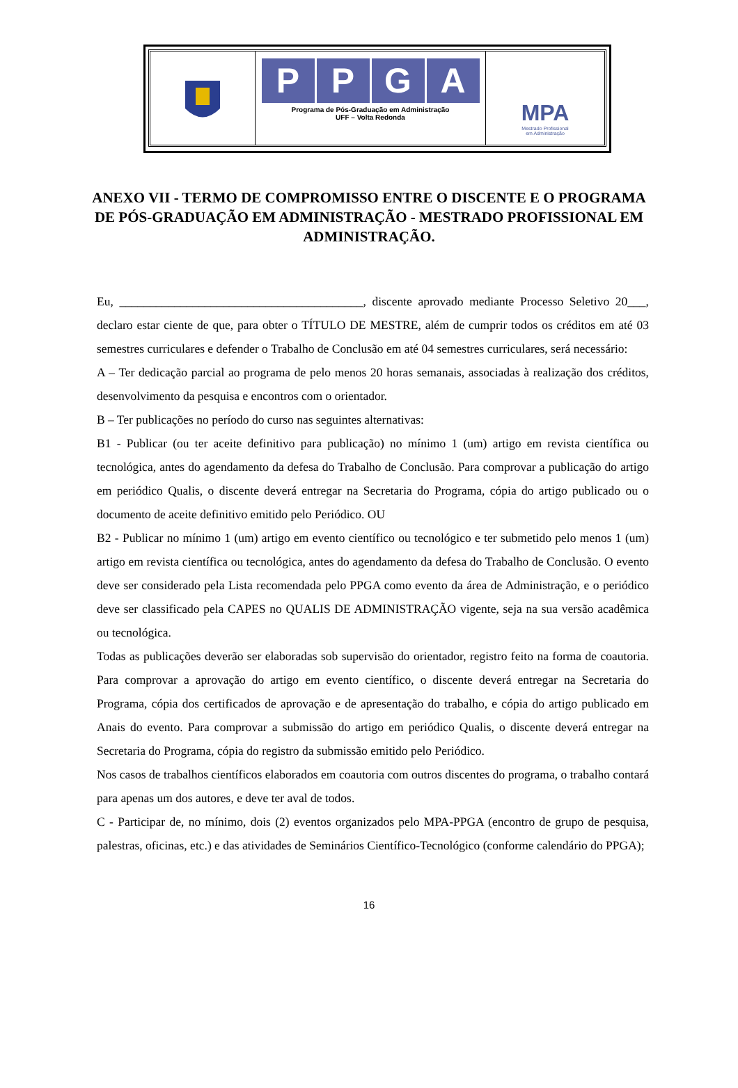PPGA
Programa de Pós-Graduação em Administração
UFF – Volta Redonda
MPA
Mestrado Profissional
em Administração
ANEXO VII - TERMO DE COMPROMISSO ENTRE O DISCENTE E O PROGRAMA DE PÓS-GRADUAÇÃO EM ADMINISTRAÇÃO - MESTRADO PROFISSIONAL EM ADMINISTRAÇÃO.
Eu, ________________________________________, discente aprovado mediante Processo Seletivo 20___, declaro estar ciente de que, para obter o TÍTULO DE MESTRE, além de cumprir todos os créditos em até 03 semestres curriculares e defender o Trabalho de Conclusão em até 04 semestres curriculares, será necessário:
A – Ter dedicação parcial ao programa de pelo menos 20 horas semanais, associadas à realização dos créditos, desenvolvimento da pesquisa e encontros com o orientador.
B – Ter publicações no período do curso nas seguintes alternativas:
B1 - Publicar (ou ter aceite definitivo para publicação) no mínimo 1 (um) artigo em revista científica ou tecnológica, antes do agendamento da defesa do Trabalho de Conclusão. Para comprovar a publicação do artigo em periódico Qualis, o discente deverá entregar na Secretaria do Programa, cópia do artigo publicado ou o documento de aceite definitivo emitido pelo Periódico. OU
B2 - Publicar no mínimo 1 (um) artigo em evento científico ou tecnológico e ter submetido pelo menos 1 (um) artigo em revista científica ou tecnológica, antes do agendamento da defesa do Trabalho de Conclusão. O evento deve ser considerado pela Lista recomendada pelo PPGA como evento da área de Administração, e o periódico deve ser classificado pela CAPES no QUALIS DE ADMINISTRAÇÃO vigente, seja na sua versão acadêmica ou tecnológica.
Todas as publicações deverão ser elaboradas sob supervisão do orientador, registro feito na forma de coautoria. Para comprovar a aprovação do artigo em evento científico, o discente deverá entregar na Secretaria do Programa, cópia dos certificados de aprovação e de apresentação do trabalho, e cópia do artigo publicado em Anais do evento. Para comprovar a submissão do artigo em periódico Qualis, o discente deverá entregar na Secretaria do Programa, cópia do registro da submissão emitido pelo Periódico.
Nos casos de trabalhos científicos elaborados em coautoria com outros discentes do programa, o trabalho contará para apenas um dos autores, e deve ter aval de todos.
C - Participar de, no mínimo, dois (2) eventos organizados pelo MPA-PPGA (encontro de grupo de pesquisa, palestras, oficinas, etc.) e das atividades de Seminários Científico-Tecnológico (conforme calendário do PPGA);
16